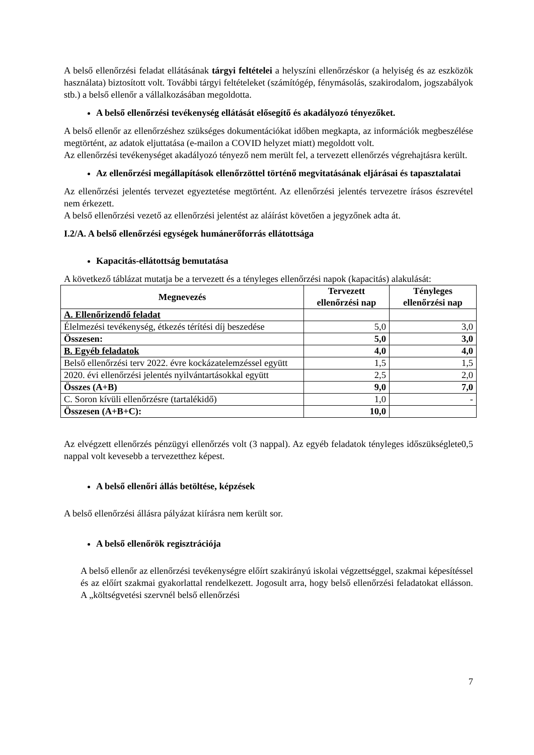A belső ellenőrzési feladat ellátásának tárgyi feltételei a helyszíni ellenőrzéskor (a helyiség és az eszközök használata) biztosított volt. További tárgyi feltételeket (számítógép, fénymásolás, szakirodalom, jogszabályok stb.) a belső ellenőr a vállalkozásában megoldotta.
A belső ellenőrzési tevékenység ellátását elősegítő és akadályozó tényezőket.
A belső ellenőr az ellenőrzéshez szükséges dokumentációkat időben megkapta, az információk megbeszélése megtörtént, az adatok eljuttatása (e-mailon a COVID helyzet miatt) megoldott volt.
Az ellenőrzési tevékenységet akadályozó tényező nem merült fel, a tervezett ellenőrzés végrehajtásra került.
Az ellenőrzési megállapítások ellenőrzöttel történő megvitatásának eljárásai és tapasztalatai
Az ellenőrzési jelentés tervezet egyeztetése megtörtént. Az ellenőrzési jelentés tervezetre írásos észrevétel nem érkezett.
A belső ellenőrzési vezető az ellenőrzési jelentést az aláírást követően a jegyzőnek adta át.
I.2/A. A belső ellenőrzési egységek humánerőforrás ellátottsága
Kapacitás-ellátottság bemutatása
A következő táblázat mutatja be a tervezett és a tényleges ellenőrzési napok (kapacitás) alakulását:
| Megnevezés | Tervezett ellenőrzési nap | Tényleges ellenőrzési nap |
| --- | --- | --- |
| A. Ellenőrizendő feladat | | |
| Élelmezési tevékenység, étkezés térítési díj beszedése | 5,0 | 3,0 |
| Összesen: | 5,0 | 3,0 |
| B. Egyéb feladatok | 4,0 | 4,0 |
| Belső ellenőrzési terv 2022. évre kockázatelemzéssel együtt | 1,5 | 1,5 |
| 2020. évi ellenőrzési jelentés nyilvántartásokkal együtt | 2,5 | 2,0 |
| Összes (A+B) | 9,0 | 7,0 |
| C. Soron kívüli ellenőrzésre (tartalékidő) | 1,0 | - |
| Összesen (A+B+C): | 10,0 | |
Az elvégzett ellenőrzés pénzügyi ellenőrzés volt (3 nappal). Az egyéb feladatok tényleges időszükséglete0,5 nappal volt kevesebb a tervezetthez képest.
A belső ellenőri állás betöltése, képzések
A belső ellenőrzési állásra pályázat kiírásra nem került sor.
A belső ellenőrök regisztrációja
A belső ellenőr az ellenőrzési tevékenységre előírt szakirányú iskolai végzettséggel, szakmai képesítéssel és az előírt szakmai gyakorlattal rendelkezett. Jogosult arra, hogy belső ellenőrzési feladatokat ellásson. A „költségvetési szervnél belső ellenőrzési
7